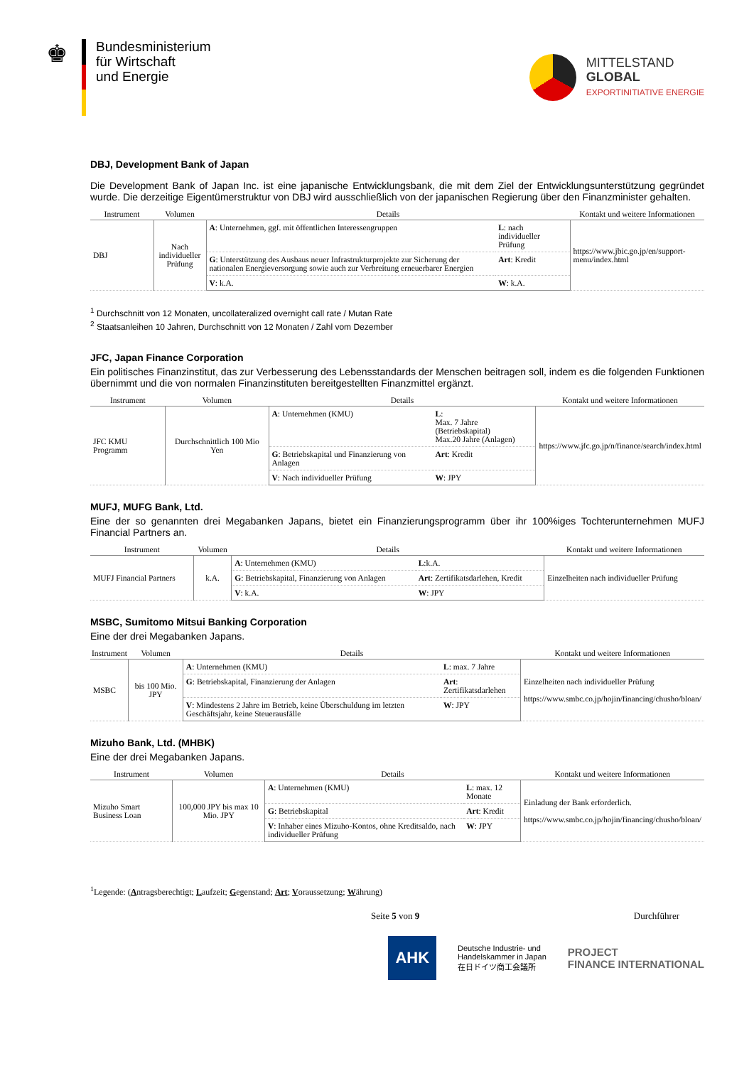♚
Bundesministerium
für Wirtschaft
und Energie
MITTELSTAND
GLOBAL
EXPORTINITIATIVE ENERGIE
DBJ, Development Bank of Japan
Die Development Bank of Japan Inc. ist eine japanische Entwicklungsbank, die mit dem Ziel der Entwicklungsunterstützung gegründet wurde. Die derzeitige Eigentümerstruktur von DBJ wird ausschließlich von der japanischen Regierung über den Finanzminister gehalten.
| Instrument | Volumen | Details | | Kontakt und weitere Informationen |
| --- | --- | --- | --- | --- |
| DBJ | Nach individueller Prüfung | A : Unternehmen, ggf. mit öffentlichen Interessengruppen | L : nach individueller Prüfung | https://www.jbic.go.jp/en/support-menu/index.html |
| | | G : Unterstützung des Ausbaus neuer Infrastrukturprojekte zur Sicherung der nationalen Energieversorgung sowie auch zur Verbreitung erneuerbarer Energien | Art : Kredit | |
| | | V : k.A. | W : k.A. | |
<sup>1</sup> Durchschnitt von 12 Monaten, uncollateralized overnight call rate / Mutan Rate
<sup>2</sup> Staatsanleihen 10 Jahren, Durchschnitt von 12 Monaten / Zahl vom Dezember
JFC, Japan Finance Corporation
Ein politisches Finanzinstitut, das zur Verbesserung des Lebensstandards der Menschen beitragen soll, indem es die folgenden Funktionen übernimmt und die von normalen Finanzinstituten bereitgestellten Finanzmittel ergänzt.
| Instrument | Volumen | Details | | Kontakt und weitere Informationen |
| --- | --- | --- | --- | --- |
| JFC KMU Programm | Durchschnittlich 100 Mio Yen | A : Unternehmen (KMU) | L : Max. 7 Jahre (Betriebskapital) Max.20 Jahre (Anlagen) | https://www.jfc.go.jp/n/finance/search/index.html |
| | | G : Betriebskapital und Finanzierung von Anlagen | Art : Kredit | |
| | | V : Nach individueller Prüfung | W : JPY | |
MUFJ, MUFG Bank, Ltd.
Eine der so genannten drei Megabanken Japans, bietet ein Finanzierungsprogramm über ihr 100%iges Tochterunternehmen MUFJ Financial Partners an.
| Instrument | Volumen | Details | | Kontakt und weitere Informationen |
| --- | --- | --- | --- | --- |
| MUFJ Financial Partners | k.A. | A : Unternehmen (KMU) | L :k.A. | Einzelheiten nach individueller Prüfung |
| | | G : Betriebskapital, Finanzierung von Anlagen | Art : Zertifikatsdarlehen, Kredit | |
| | | V : k.A. | W : JPY | |
MSBC, Sumitomo Mitsui Banking Corporation
Eine der drei Megabanken Japans.
| Instrument | Volumen | Details | | Kontakt und weitere Informationen |
| --- | --- | --- | --- | --- |
| MSBC | bis 100 Mio. JPY | A : Unternehmen (KMU) | L : max. 7 Jahre | Einzelheiten nach individueller Prüfung https://www.smbc.co.jp/hojin/financing/chusho/bloan/ |
| | | G : Betriebskapital, Finanzierung der Anlagen | Art : Zertifikatsdarlehen | |
| | | V : Mindestens 2 Jahre im Betrieb, keine Überschuldung im letzten Geschäftsjahr, keine Steuerausfälle | W : JPY | |
Mizuho Bank, Ltd. (MHBK)
Eine der drei Megabanken Japans.
| Instrument | Volumen | Details | | Kontakt und weitere Informationen |
| --- | --- | --- | --- | --- |
| Mizuho Smart Business Loan | 100,000 JPY bis max 10 Mio. JPY | A : Unternehmen (KMU) | L : max. 12 Monate | Einladung der Bank erforderlich. https://www.smbc.co.jp/hojin/financing/chusho/bloan/ |
| | | G : Betriebskapital | Art : Kredit | |
| | | V : Inhaber eines Mizuho-Kontos, ohne Kreditsaldo, nach individueller Prüfung | W : JPY | |
<sup>1</sup> Legende: (Antragsberechtigt; Laufzeit; Gegenstand; Art; Voraussetzung; Währung)
Seite 5 von 9 Durchführer
AHK Deutsche Industrie- und
Handelskammer in Japan
在日ドイツ商工会議所 PROJECT
FINANCE INTERNATIONAL